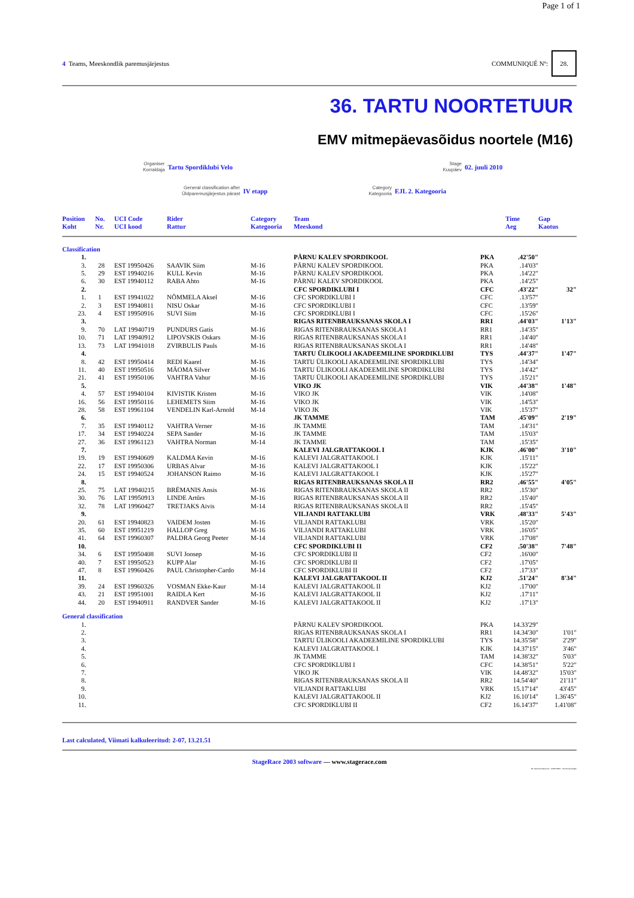Page 1 of 1
4 Teams, Meeskondlik paremusjärjestus
COMMUNIQUÉ Nº: 28.
36. TARTU NOORTETUUR
EMV mitmepäevasõidus noortele (M16)
Organiser
Korraldaja
Tartu Spordiklubi Velo
Stage
Kuupäev
02. juuli 2010
General classification after
Üldparemusjärjestus pärast
IV etapp
Category
Kategooria
EJL 2. Kategooria
| Position Koht | No. Nr. | UCI Code UCI kood | Rider Rattur | Category Kategooria | Team Meeskond | | Time Aeg | Gap Kaotus |
| --- | --- | --- | --- | --- | --- | --- | --- | --- |
| Classification | | | | | | | | |
| 1. | | | | | PÄRNU KALEV SPORDIKOOL | PKA | .42'50" | |
| 3. | 28 | EST 19950426 | SAAVIK Siim | M-16 | PÄRNU KALEV SPORDIKOOL | PKA | .14'03" | |
| 5. | 29 | EST 19940216 | KULL Kevin | M-16 | PÄRNU KALEV SPORDIKOOL | PKA | .14'22" | |
| 6. | 30 | EST 19940112 | RABA Ahto | M-16 | PÄRNU KALEV SPORDIKOOL | PKA | .14'25" | |
| 2. | | | | | CFC SPORDIKLUBI I | CFC | .43'22" | 32" |
| 1. | 1 | EST 19941022 | NÕMMELA Aksel | M-16 | CFC SPORDIKLUBI I | CFC | .13'57" | |
| 2. | 3 | EST 19940811 | NISU Oskar | M-16 | CFC SPORDIKLUBI I | CFC | .13'59" | |
| 23. | 4 | EST 19950916 | SUVI Siim | M-16 | CFC SPORDIKLUBI I | CFC | .15'26" | |
| 3. | | | | | RIGAS RITENBRAUKSANAS SKOLA I | RR1 | .44'03" | 1'13" |
| 9. | 70 | LAT 19940719 | PUNDURS Gatis | M-16 | RIGAS RITENBRAUKSANAS SKOLA I | RR1 | .14'35" | |
| 10. | 71 | LAT 19940912 | LIPOVSKIS Oskars | M-16 | RIGAS RITENBRAUKSANAS SKOLA I | RR1 | .14'40" | |
| 13. | 73 | LAT 19941018 | ZVIRBULIS Pauls | M-16 | RIGAS RITENBRAUKSANAS SKOLA I | RR1 | .14'48" | |
| 4. | | | | | TARTU ÜLIKOOLI AKADEEMILINE SPORDIKLUBI | TYS | .44'37" | 1'47" |
| 8. | 42 | EST 19950414 | REDI Kaarel | M-16 | TARTU ÜLIKOOLI AKADEEMILINE SPORDIKLUBI | TYS | .14'34" | |
| 11. | 40 | EST 19950516 | MÄOMA Silver | M-16 | TARTU ÜLIKOOLI AKADEEMILINE SPORDIKLUBI | TYS | .14'42" | |
| 21. | 41 | EST 19950106 | VAHTRA Vahur | M-16 | TARTU ÜLIKOOLI AKADEEMILINE SPORDIKLUBI | TYS | .15'21" | |
| 5. | | | | | VIKO JK | VIK | .44'38" | 1'48" |
| 4. | 57 | EST 19940104 | KIVISTIK Kristen | M-16 | VIKO JK | VIK | .14'08" | |
| 16. | 56 | EST 19950116 | LEHEMETS Siim | M-16 | VIKO JK | VIK | .14'53" | |
| 28. | 58 | EST 19961104 | VENDELIN Karl-Arnold | M-14 | VIKO JK | VIK | .15'37" | |
| 6. | | | | | JK TAMME | TAM | .45'09" | 2'19" |
| 7. | 35 | EST 19940112 | VAHTRA Verner | M-16 | JK TAMME | TAM | .14'31" | |
| 17. | 34 | EST 19940224 | SEPA Sander | M-16 | JK TAMME | TAM | .15'03" | |
| 27. | 36 | EST 19961123 | VAHTRA Norman | M-14 | JK TAMME | TAM | .15'35" | |
| 7. | | | | | KALEVI JALGRATTAKOOL I | KJK | .46'00" | 3'10" |
| 19. | 19 | EST 19940609 | KALDMA Kevin | M-16 | KALEVI JALGRATTAKOOL I | KJK | .15'11" | |
| 22. | 17 | EST 19950306 | URBAS Alvar | M-16 | KALEVI JALGRATTAKOOL I | KJK | .15'22" | |
| 24. | 15 | EST 19940524 | JOHANSON Raimo | M-16 | KALEVI JALGRATTAKOOL I | KJK | .15'27" | |
| 8. | | | | | RIGAS RITENBRAUKSANAS SKOLA II | RR2 | .46'55" | 4'05" |
| 25. | 75 | LAT 19940215 | BRĒMANIS Ansis | M-16 | RIGAS RITENBRAUKSANAS SKOLA II | RR2 | .15'30" | |
| 30. | 76 | LAT 19950913 | LINDE Artūrs | M-16 | RIGAS RITENBRAUKSANAS SKOLA II | RR2 | .15'40" | |
| 32. | 78 | LAT 19960427 | TRETJAKS Aivis | M-14 | RIGAS RITENBRAUKSANAS SKOLA II | RR2 | .15'45" | |
| 9. | | | | | VILJANDI RATTAKLUBI | VRK | .48'33" | 5'43" |
| 20. | 61 | EST 19940823 | VAIDEM Josten | M-16 | VILJANDI RATTAKLUBI | VRK | .15'20" | |
| 35. | 60 | EST 19951219 | HALLOP Greg | M-16 | VILJANDI RATTAKLUBI | VRK | .16'05" | |
| 41. | 64 | EST 19960307 | PALDRA Georg Peeter | M-14 | VILJANDI RATTAKLUBI | VRK | .17'08" | |
| 10. | | | | | CFC SPORDIKLUBI II | CF2 | .50'38" | 7'48" |
| 34. | 6 | EST 19950408 | SUVI Joosep | M-16 | CFC SPORDIKLUBI II | CF2 | .16'00" | |
| 40. | 7 | EST 19950523 | KUPP Alar | M-16 | CFC SPORDIKLUBI II | CF2 | .17'05" | |
| 47. | 8 | EST 19960426 | PAUL Christopher-Cardo | M-14 | CFC SPORDIKLUBI II | CF2 | .17'33" | |
| 11. | | | | | KALEVI JALGRATTAKOOL II | KJ2 | .51'24" | 8'34" |
| 39. | 24 | EST 19960326 | VOSMAN Ekke-Kaur | M-14 | KALEVI JALGRATTAKOOL II | KJ2 | .17'00" | |
| 43. | 21 | EST 19951001 | RAIDLA Kert | M-16 | KALEVI JALGRATTAKOOL II | KJ2 | .17'11" | |
| 44. | 20 | EST 19940911 | RANDVER Sander | M-16 | KALEVI JALGRATTAKOOL II | KJ2 | .17'13" | |
| General classification | | | | | | | | |
| 1. | | | | | PÄRNU KALEV SPORDIKOOL | PKA | 14.33'29" | |
| 2. | | | | | RIGAS RITENBRAUKSANAS SKOLA I | RR1 | 14.34'30" | 1'01" |
| 3. | | | | | TARTU ÜLIKOOLI AKADEEMILINE SPORDIKLUBI | TYS | 14.35'58" | 2'29" |
| 4. | | | | | KALEVI JALGRATTAKOOL I | KJK | 14.37'15" | 3'46" |
| 5. | | | | | JK TAMME | TAM | 14.38'32" | 5'03" |
| 6. | | | | | CFC SPORDIKLUBI I | CFC | 14.38'51" | 5'22" |
| 7. | | | | | VIKO JK | VIK | 14.48'32" | 15'03" |
| 8. | | | | | RIGAS RITENBRAUKSANAS SKOLA II | RR2 | 14.54'40" | 21'11" |
| 9. | | | | | VILJANDI RATTAKLUBI | VRK | 15.17'14" | 43'45" |
| 10. | | | | | KALEVI JALGRATTAKOOL II | KJ2 | 16.10'14" | 1.36'45" |
| 11. | | | | | CFC SPORDIKLUBI II | CF2 | 16.14'37" | 1.41'08" |
Last calculated, Viimati kalkuleeritud: 2-07, 13.21.51
StageRace 2003 software — www.stagerace.com
36. Tartu Noortetuur.str : 1146775621 : V3.14 final update